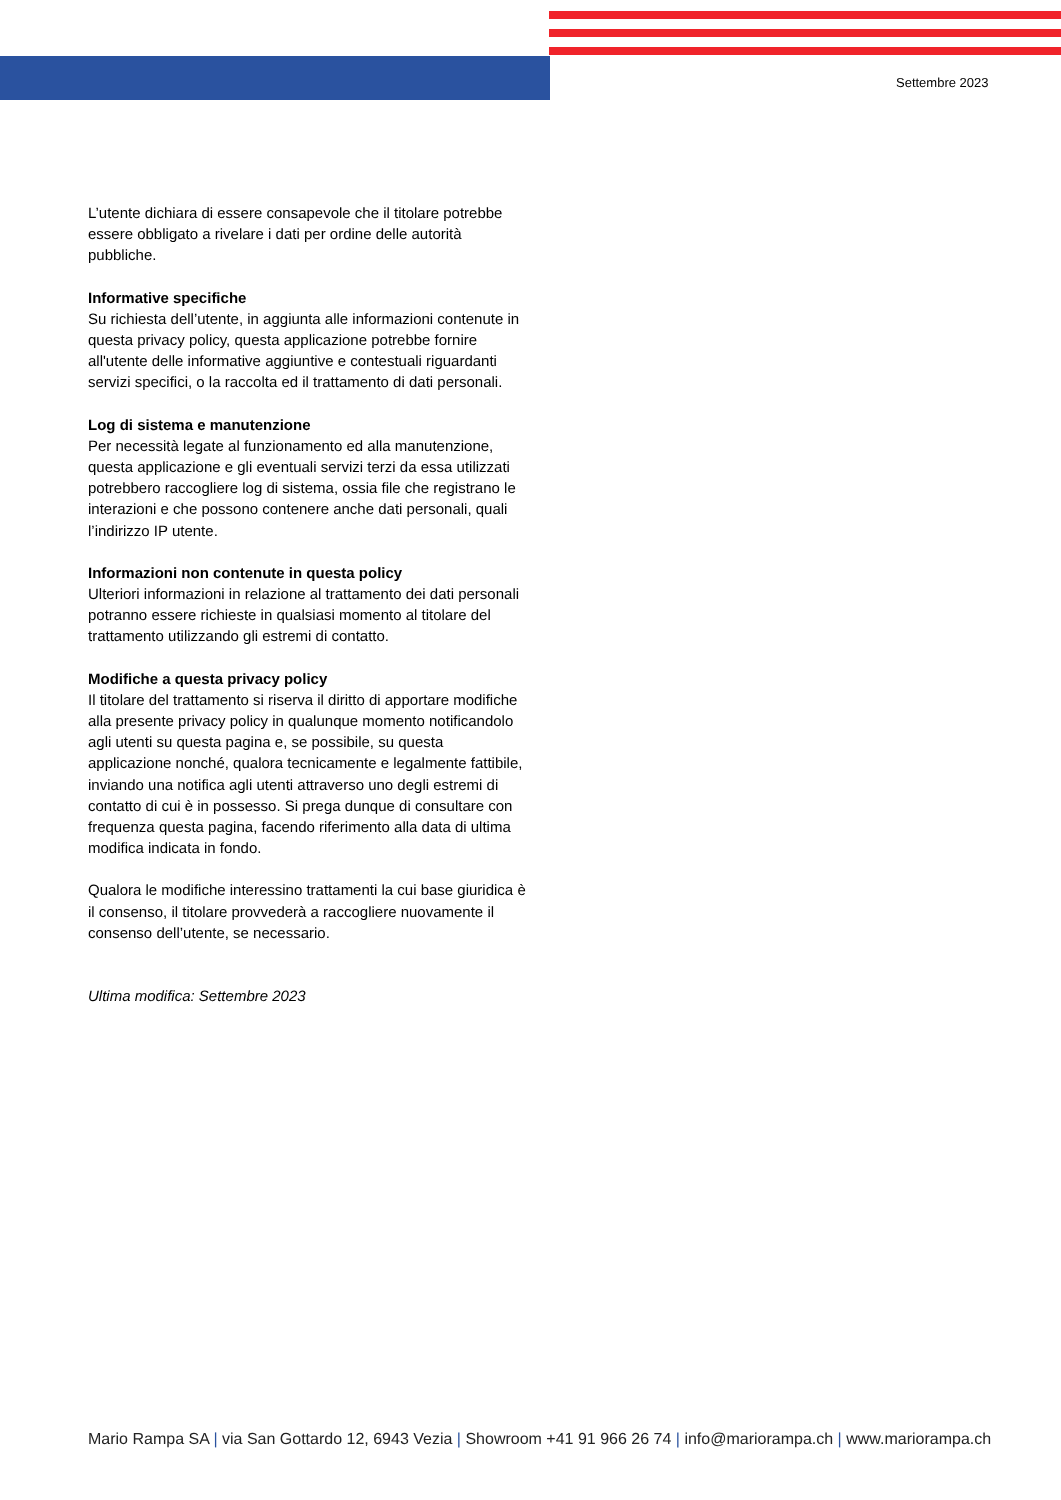Settembre 2023
L’utente dichiara di essere consapevole che il titolare potrebbe essere obbligato a rivelare i dati per ordine delle autorità pubbliche.
Informative specifiche
Su richiesta dell’utente, in aggiunta alle informazioni contenute in questa privacy policy, questa applicazione potrebbe fornire all'utente delle informative aggiuntive e contestuali riguardanti servizi specifici, o la raccolta ed il trattamento di dati personali.
Log di sistema e manutenzione
Per necessità legate al funzionamento ed alla manutenzione, questa applicazione e gli eventuali servizi terzi da essa utilizzati potrebbero raccogliere log di sistema, ossia file che registrano le interazioni e che possono contenere anche dati personali, quali l’indirizzo IP utente.
Informazioni non contenute in questa policy
Ulteriori informazioni in relazione al trattamento dei dati personali potranno essere richieste in qualsiasi momento al titolare del trattamento utilizzando gli estremi di contatto.
Modifiche a questa privacy policy
Il titolare del trattamento si riserva il diritto di apportare modifiche alla presente privacy policy in qualunque momento notificandolo agli utenti su questa pagina e, se possibile, su questa applicazione nonché, qualora tecnicamente e legalmente fattibile, inviando una notifica agli utenti attraverso uno degli estremi di contatto di cui è in possesso. Si prega dunque di consultare con frequenza questa pagina, facendo riferimento alla data di ultima modifica indicata in fondo.
Qualora le modifiche interessino trattamenti la cui base giuridica è il consenso, il titolare provvederà a raccogliere nuovamente il consenso dell’utente, se necessario.
Ultima modifica: Settembre 2023
Mario Rampa SA | via San Gottardo 12, 6943 Vezia | Showroom +41 91 966 26 74 | info@mariorampa.ch | www.mariorampa.ch